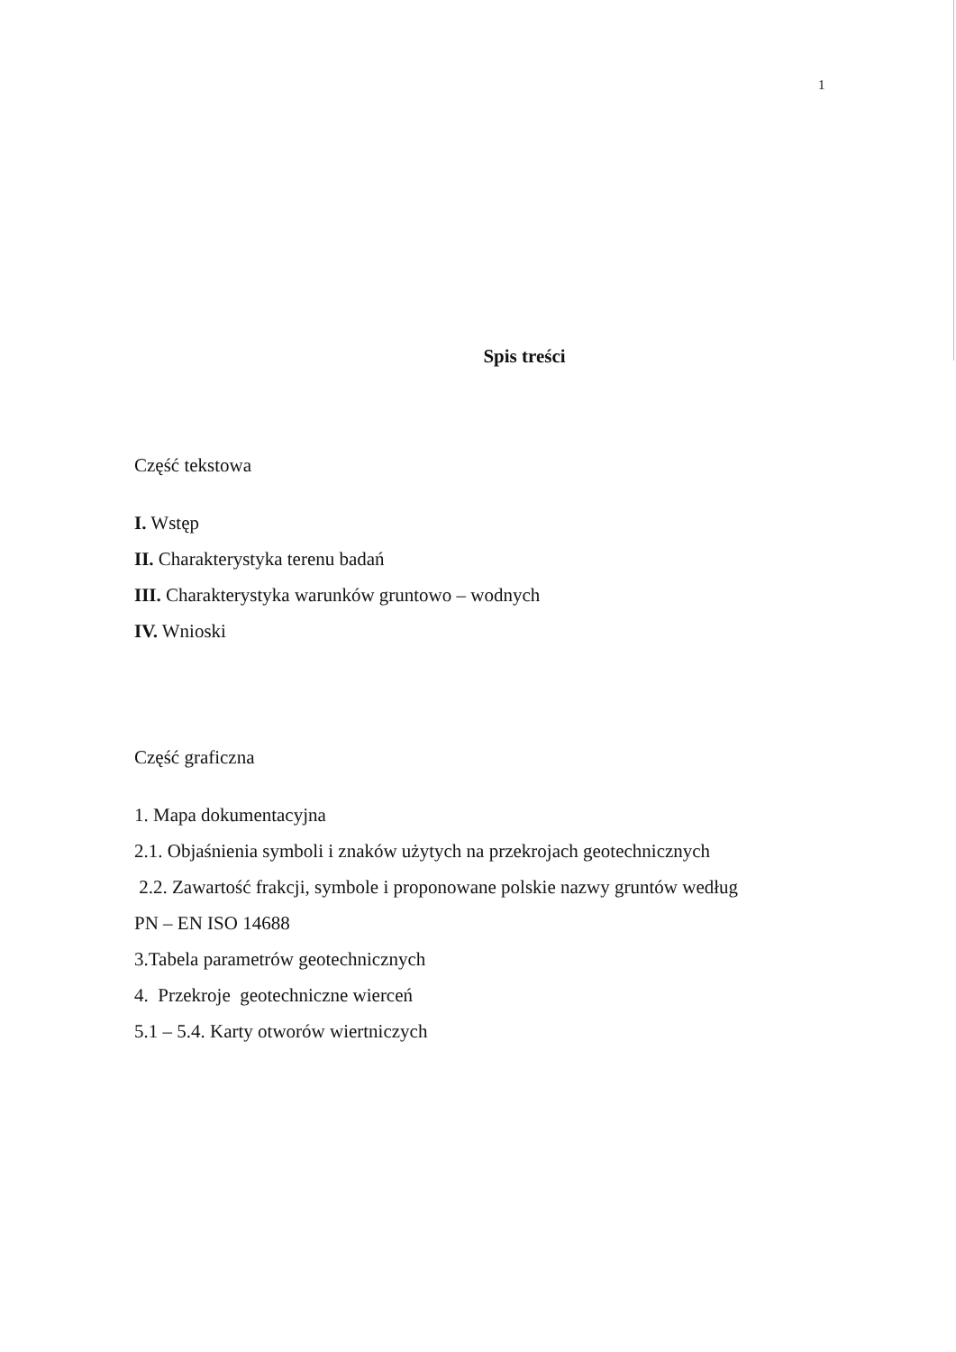1
Spis treści
Część tekstowa
I. Wstęp
II. Charakterystyka terenu badań
III. Charakterystyka warunków gruntowo – wodnych
IV. Wnioski
Część graficzna
1. Mapa dokumentacyjna
2.1. Objaśnienia symboli i znaków użytych na przekrojach geotechnicznych
2.2. Zawartość frakcji, symbole i proponowane polskie nazwy gruntów według
PN – EN ISO 14688
3.Tabela parametrów geotechnicznych
4. Przekroje geotechniczne wierceń
5.1 – 5.4. Karty otworów wiertniczych